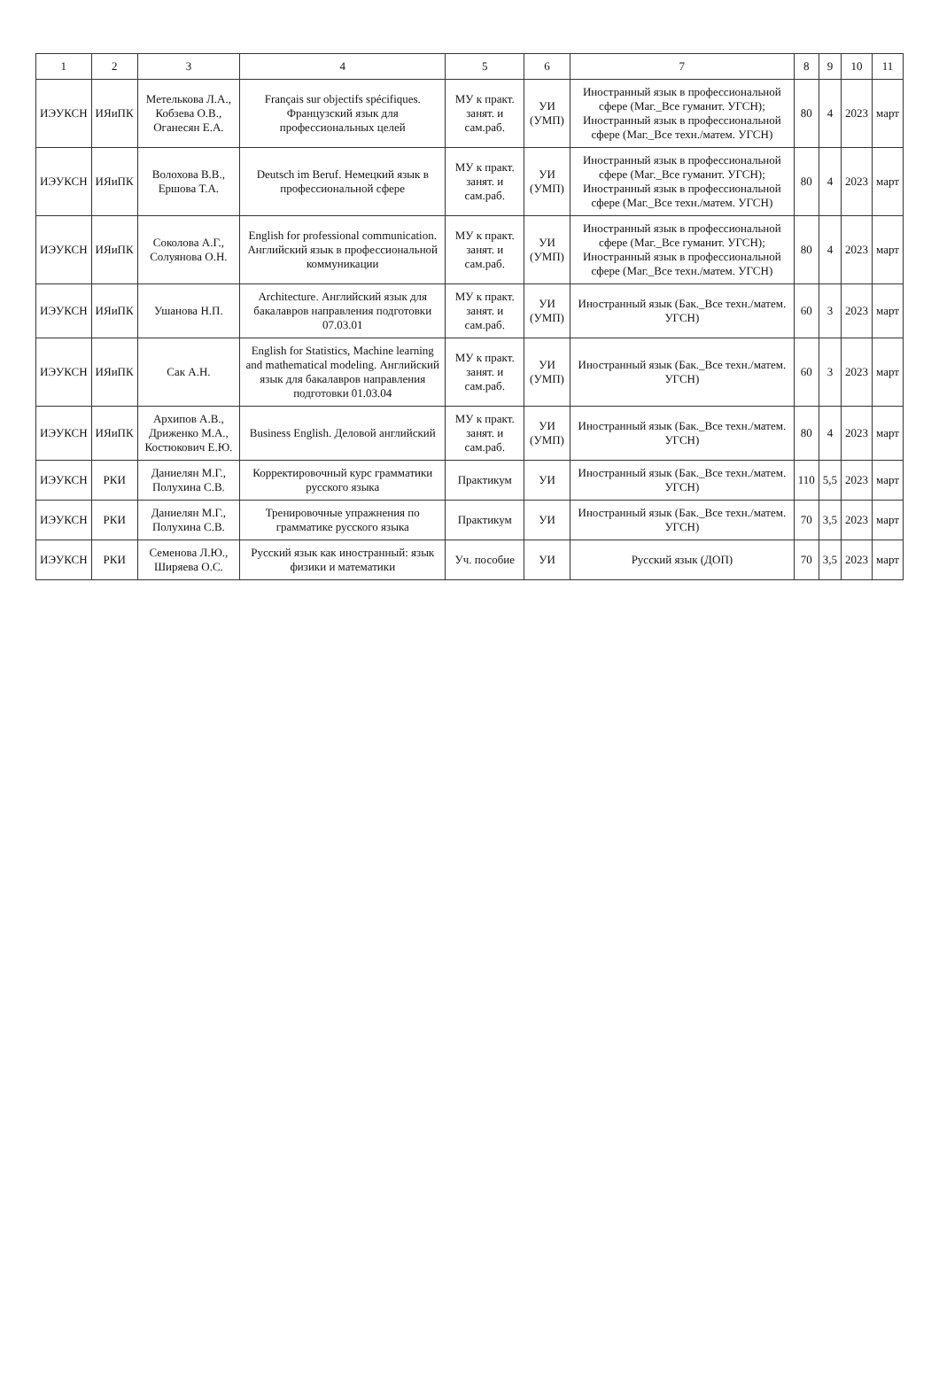| 1 | 2 | 3 | 4 | 5 | 6 | 7 | 8 | 9 | 10 | 11 |
| --- | --- | --- | --- | --- | --- | --- | --- | --- | --- | --- |
| ИЭУКСН | ИЯиПК | Метелькова Л.А., Кобзева О.В., Оганесян Е.А. | Français sur objectifs spécifiques. Французский язык для профессиональных целей | МУ к практ. занят. и сам.раб. | УИ (УМП) | Иностранный язык в профессиональной сфере (Маг._Все гуманит. УГСН); Иностранный язык в профессиональной сфере (Маг._Все техн./матем. УГСН) | 80 | 4 | 2023 | март |
| ИЭУКСН | ИЯиПК | Волохова В.В., Ершова Т.А. | Deutsch im Beruf. Немецкий язык в профессиональной сфере | МУ к практ. занят. и сам.раб. | УИ (УМП) | Иностранный язык в профессиональной сфере (Маг._Все гуманит. УГСН); Иностранный язык в профессиональной сфере (Маг._Все техн./матем. УГСН) | 80 | 4 | 2023 | март |
| ИЭУКСН | ИЯиПК | Соколова А.Г., Солуянова О.Н. | English for professional communication. Английский язык в профессиональной коммуникации | МУ к практ. занят. и сам.раб. | УИ (УМП) | Иностранный язык в профессиональной сфере (Маг._Все гуманит. УГСН); Иностранный язык в профессиональной сфере (Маг._Все техн./матем. УГСН) | 80 | 4 | 2023 | март |
| ИЭУКСН | ИЯиПК | Ушанова Н.П. | Architecture. Английский язык для бакалавров направления подготовки 07.03.01 | МУ к практ. занят. и сам.раб. | УИ (УМП) | Иностранный язык (Бак._Все техн./матем. УГСН) | 60 | 3 | 2023 | март |
| ИЭУКСН | ИЯиПК | Сак А.Н. | English for Statistics, Machine learning and mathematical modeling. Английский язык для бакалавров направления подготовки 01.03.04 | МУ к практ. занят. и сам.раб. | УИ (УМП) | Иностранный язык (Бак._Все техн./матем. УГСН) | 60 | 3 | 2023 | март |
| ИЭУКСН | ИЯиПК | Архипов А.В., Дриженко М.А., Костюкович Е.Ю. | Business English. Деловой английский | МУ к практ. занят. и сам.раб. | УИ (УМП) | Иностранный язык (Бак._Все техн./матем. УГСН) | 80 | 4 | 2023 | март |
| ИЭУКСН | РКИ | Даниелян М.Г., Полухина С.В. | Корректировочный курс грамматики русского языка | Практикум | УИ | Иностранный язык (Бак._Все техн./матем. УГСН) | 110 | 5,5 | 2023 | март |
| ИЭУКСН | РКИ | Даниелян М.Г., Полухина С.В. | Тренировочные упражнения по грамматике русского языка | Практикум | УИ | Иностранный язык (Бак._Все техн./матем. УГСН) | 70 | 3,5 | 2023 | март |
| ИЭУКСН | РКИ | Семенова Л.Ю., Ширяева О.С. | Русский язык как иностранный: язык физики и математики | Уч. пособие | УИ | Русский язык (ДОП) | 70 | 3,5 | 2023 | март |